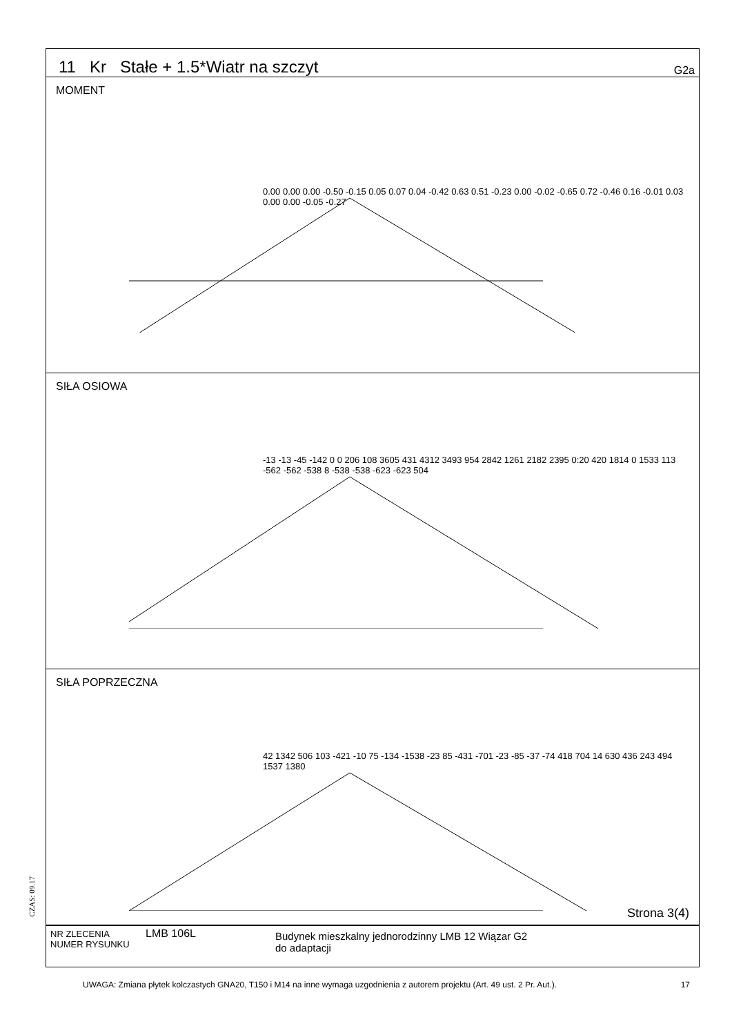CZAS: 09.17
11 Kr Stałe + 1.5*Wiatr na szczyt G2a
MOMENT
0.00 0.00 0.00 -0.50 -0.15 0.05 0.07 0.04 -0.42 0.63 0.51 -0.23 0.00 -0.02 -0.65 0.72 -0.46 0.16 -0.01 0.03 0.00 0.00 -0.05 -0.27
SIŁA OSIOWA
-13 -13 -45 -142 0 0 206 108 3605 431 4312 3493 954 2842 1261 2182 2395 0:20 420 1814 0 1533 113 -562 -562 -538 8 -538 -538 -623 -623 504
SIŁA POPRZECZNA
42 1342 506 103 -421 -10 75 -134 -1538 -23 85 -431 -701 -23 -85 -37 -74 418 704 14 630 436 243 494 1537 1380
Strona 3(4)
NR ZLECENIA
NUMER RYSUNKU
LMB 106L
Budynek mieszkalny jednorodzinny LMB 12 Wiązar G2
do adaptacji
UWAGA: Zmiana płytek kolczastych GNA20, T150 i M14 na inne wymaga uzgodnienia z autorem projektu (Art. 49 ust. 2 Pr. Aut.). 17